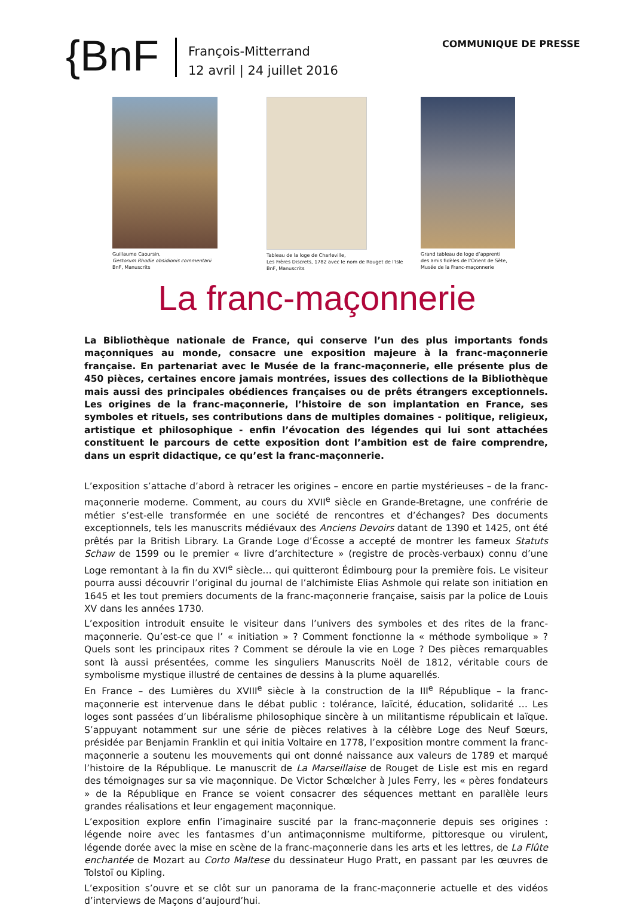{BnF
François-Mitterrand
12 avril | 24 juillet 2016
COMMUNIQUE DE PRESSE
Guillaume Caoursin,
Gestorum Rhodie obsidionis commentarii
BnF, Manuscrits
Tableau de la loge de Charleville,
Les Frères Discrets, 1782 avec le nom de Rouget de l'Isle
BnF, Manuscrits
Grand tableau de loge d’apprenti
des amis fidèles de l'Orient de Sète,
Musée de la Franc-maçonnerie
La franc-maçonnerie
La Bibliothèque nationale de France, qui conserve l’un des plus importants fonds maçonniques au monde, consacre une exposition majeure à la franc-maçonnerie française. En partenariat avec le Musée de la franc-maçonnerie, elle présente plus de 450 pièces, certaines encore jamais montrées, issues des collections de la Bibliothèque mais aussi des principales obédiences françaises ou de prêts étrangers exceptionnels. Les origines de la franc-maçonnerie, l’histoire de son implantation en France, ses symboles et rituels, ses contributions dans de multiples domaines - politique, religieux, artistique et philosophique - enfin l’évocation des légendes qui lui sont attachées constituent le parcours de cette exposition dont l’ambition est de faire comprendre, dans un esprit didactique, ce qu’est la franc-maçonnerie.
L’exposition s’attache d’abord à retracer les origines – encore en partie mystérieuses – de la franc-maçonnerie moderne. Comment, au cours du XVII<sup>e</sup> siècle en Grande-Bretagne, une confrérie de métier s’est-elle transformée en une société de rencontres et d’échanges? Des documents exceptionnels, tels les manuscrits médiévaux des Anciens Devoirs datant de 1390 et 1425, ont été prêtés par la British Library. La Grande Loge d’Écosse a accepté de montrer les fameux Statuts Schaw de 1599 ou le premier « livre d’architecture » (registre de procès-verbaux) connu d’une Loge remontant à la fin du XVI<sup>e</sup> siècle… qui quitteront Édimbourg pour la première fois. Le visiteur pourra aussi découvrir l’original du journal de l’alchimiste Elias Ashmole qui relate son initiation en 1645 et les tout premiers documents de la franc-maçonnerie française, saisis par la police de Louis XV dans les années 1730.
L’exposition introduit ensuite le visiteur dans l’univers des symboles et des rites de la franc-maçonnerie. Qu’est-ce que l’ « initiation » ? Comment fonctionne la « méthode symbolique » ? Quels sont les principaux rites ? Comment se déroule la vie en Loge ? Des pièces remarquables sont là aussi présentées, comme les singuliers Manuscrits Noël de 1812, véritable cours de symbolisme mystique illustré de centaines de dessins à la plume aquarellés.
En France – des Lumières du XVIII<sup>e</sup> siècle à la construction de la III<sup>e</sup> République – la franc-maçonnerie est intervenue dans le débat public : tolérance, laïcité, éducation, solidarité … Les loges sont passées d’un libéralisme philosophique sincère à un militantisme républicain et laïque. S’appuyant notamment sur une série de pièces relatives à la célèbre Loge des Neuf Sœurs, présidée par Benjamin Franklin et qui initia Voltaire en 1778, l’exposition montre comment la franc-maçonnerie a soutenu les mouvements qui ont donné naissance aux valeurs de 1789 et marqué l’histoire de la République. Le manuscrit de La Marseillaise de Rouget de Lisle est mis en regard des témoignages sur sa vie maçonnique. De Victor Schœlcher à Jules Ferry, les « pères fondateurs » de la République en France se voient consacrer des séquences mettant en parallèle leurs grandes réalisations et leur engagement maçonnique.
L’exposition explore enfin l’imaginaire suscité par la franc-maçonnerie depuis ses origines : légende noire avec les fantasmes d’un antimaçonnisme multiforme, pittoresque ou virulent, légende dorée avec la mise en scène de la franc-maçonnerie dans les arts et les lettres, de La Flûte enchantée de Mozart au Corto Maltese du dessinateur Hugo Pratt, en passant par les œuvres de Tolstoï ou Kipling.
L’exposition s’ouvre et se clôt sur un panorama de la franc-maçonnerie actuelle et des vidéos d’interviews de Maçons d’aujourd’hui.